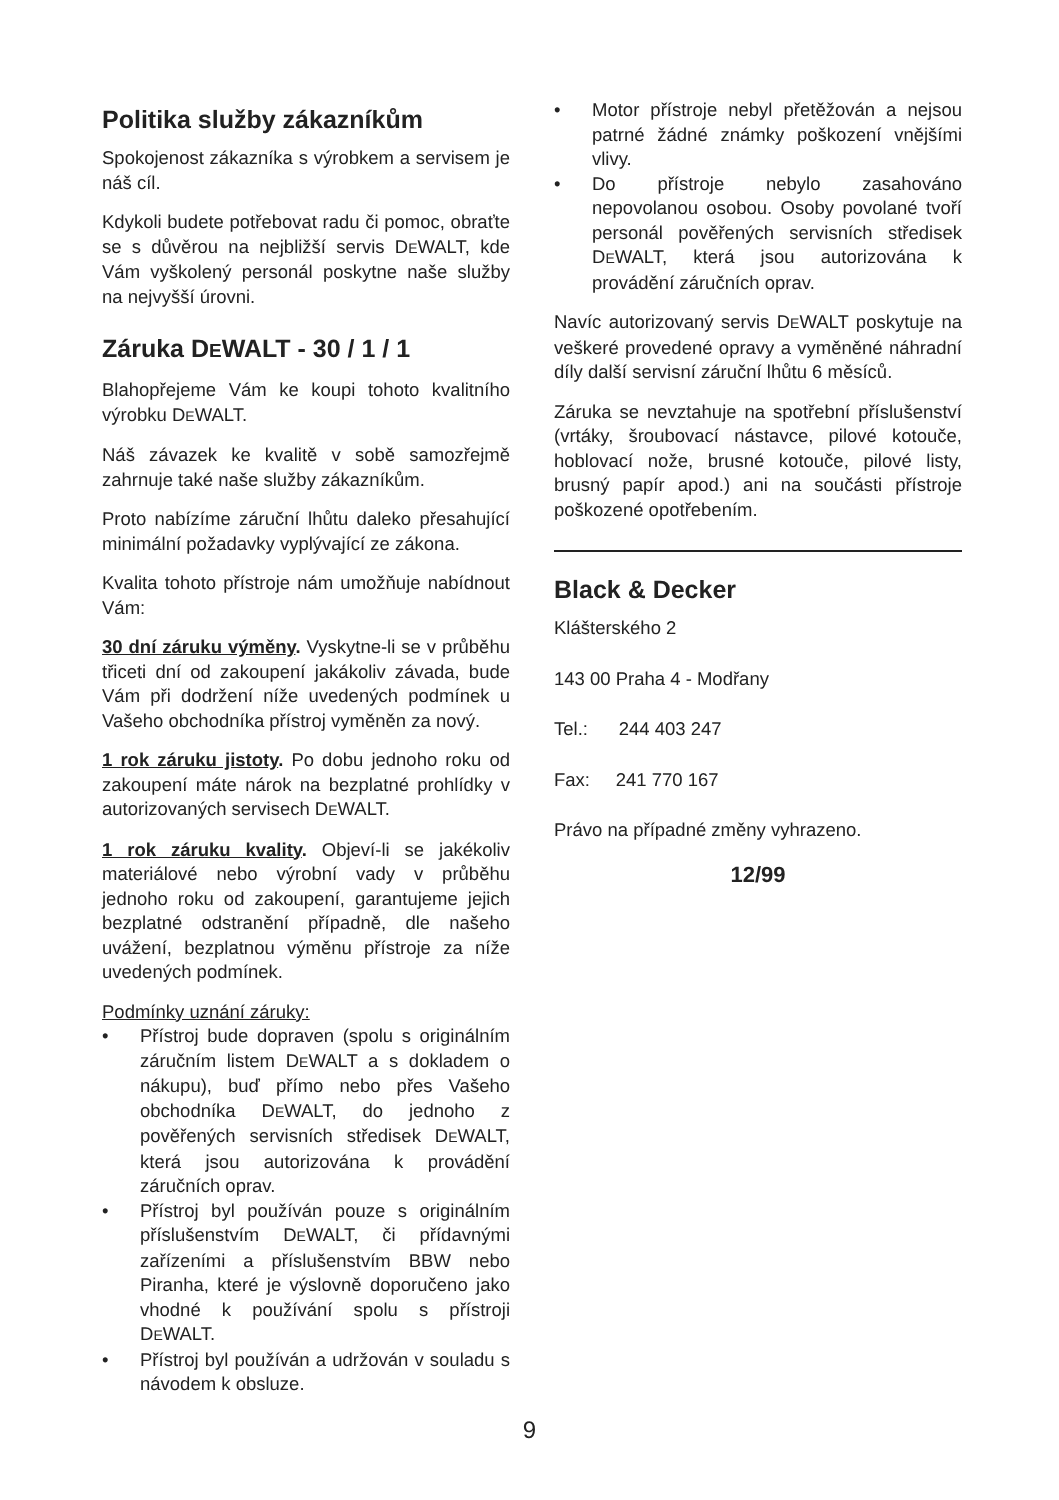Politika služby zákazníkům
Spokojenost zákazníka s výrobkem a servisem je náš cíl.
Kdykoli budete potřebovat radu či pomoc, obraťte se s důvěrou na nejbližší servis DEWALT, kde Vám vyškolený personál poskytne naše služby na nejvyšší úrovni.
Záruka DEWALT - 30 / 1 / 1
Blahopřejeme Vám ke koupi tohoto kvalitního výrobku DEWALT.
Náš závazek ke kvalitě v sobě samozřejmě zahrnuje také naše služby zákazníkům.
Proto nabízíme záruční lhůtu daleko přesahující minimální požadavky vyplývající ze zákona.
Kvalita tohoto přístroje nám umožňuje nabídnout Vám:
30 dní záruku výměny. Vyskytne-li se v průběhu třiceti dní od zakoupení jakákoliv závada, bude Vám při dodržení níže uvedených podmínek u Vašeho obchodníka přístroj vyměněn za nový.
1 rok záruku jistoty. Po dobu jednoho roku od zakoupení máte nárok na bezplatné prohlídky v autorizovaných servisech DEWALT.
1 rok záruku kvality. Objeví-li se jakékoliv materiálové nebo výrobní vady v průběhu jednoho roku od zakoupení, garantujeme jejich bezplatné odstranění případně, dle našeho uvážení, bezplatnou výměnu přístroje za níže uvedených podmínek.
Podmínky uznání záruky:
• Přístroj bude dopraven (spolu s originálním záručním listem DEWALT a s dokladem o nákupu), buď přímo nebo přes Vašeho obchodníka DEWALT, do jednoho z pověřených servisních středisek DEWALT, která jsou autorizována k provádění záručních oprav.
• Přístroj byl používán pouze s originálním příslušenstvím DEWALT, či přídavnými zařízeními a příslušenstvím BBW nebo Piranha, které je výslovně doporučeno jako vhodné k používání spolu s přístroji DEWALT.
• Přístroj byl používán a udržován v souladu s návodem k obsluze.
• Motor přístroje nebyl přetěžován a nejsou patrné žádné známky poškození vnějšími vlivy.
• Do přístroje nebylo zasahováno nepovolanou osobou. Osoby povolané tvoří personál pověřených servisních středisek DEWALT, která jsou autorizována k provádění záručních oprav.
Navíc autorizovaný servis DEWALT poskytuje na veškeré provedené opravy a vyměněné náhradní díly další servisní záruční lhůtu 6 měsíců.
Záruka se nevztahuje na spotřební příslušenství (vrtáky, šroubovací nástavce, pilové kotouče, hoblovací nože, brusné kotouče, pilové listy, brusný papír apod.) ani na součásti přístroje poškozené opotřebením.
Black & Decker
Klášterského 2
143 00 Praha 4 - Modřany
Tel.: 244 403 247
Fax: 241 770 167
Právo na případné změny vyhrazeno.
12/99
9